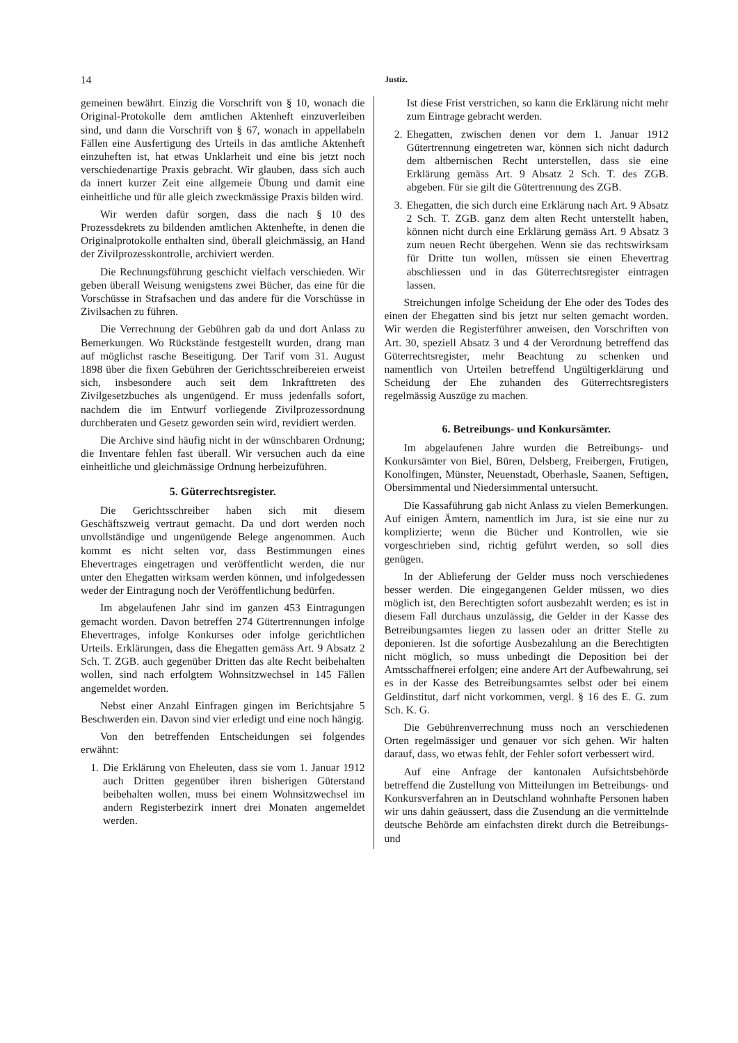14 Justiz.
gemeinen bewährt. Einzig die Vorschrift von § 10, wonach die Original-Protokolle dem amtlichen Aktenheft einzuverleiben sind, und dann die Vorschrift von § 67, wonach in appellabeln Fällen eine Ausfertigung des Urteils in das amtliche Aktenheft einzuheften ist, hat etwas Unklarheit und eine bis jetzt noch verschiedenartige Praxis gebracht. Wir glauben, dass sich auch da innert kurzer Zeit eine allgemeie Übung und damit eine einheitliche und für alle gleich zweckmässige Praxis bilden wird.
Wir werden dafür sorgen, dass die nach § 10 des Prozessdekrets zu bildenden amtlichen Aktenhefte, in denen die Originalprotokolle enthalten sind, überall gleichmässig, an Hand der Zivilprozesskontrolle, archiviert werden.
Die Rechnungsführung geschicht vielfach verschieden. Wir geben überall Weisung wenigstens zwei Bücher, das eine für die Vorschüsse in Strafsachen und das andere für die Vorschüsse in Zivilsachen zu führen.
Die Verrechnung der Gebühren gab da und dort Anlass zu Bemerkungen. Wo Rückstände festgestellt wurden, drang man auf möglichst rasche Beseitigung. Der Tarif vom 31. August 1898 über die fixen Gebühren der Gerichtsschreibereien erweist sich, insbesondere auch seit dem Inkrafttreten des Zivilgesetzbuches als ungenügend. Er muss jedenfalls sofort, nachdem die im Entwurf vorliegende Zivilprozessordnung durchberaten und Gesetz geworden sein wird, revidiert werden.
Die Archive sind häufig nicht in der wünschbaren Ordnung; die Inventare fehlen fast überall. Wir versuchen auch da eine einheitliche und gleichmässige Ordnung herbeizuführen.
5. Güterrechtsregister.
Die Gerichtsschreiber haben sich mit diesem Geschäftszweig vertraut gemacht. Da und dort werden noch unvollständige und ungenügende Belege angenommen. Auch kommt es nicht selten vor, dass Bestimmungen eines Ehevertrages eingetragen und veröffentlicht werden, die nur unter den Ehegatten wirksam werden können, und infolgedessen weder der Eintragung noch der Veröffentlichung bedürfen.
Im abgelaufenen Jahr sind im ganzen 453 Eintragungen gemacht worden. Davon betreffen 274 Gütertrennungen infolge Ehevertrages, infolge Konkurses oder infolge gerichtlichen Urteils. Erklärungen, dass die Ehegatten gemäss Art. 9 Absatz 2 Sch. T. ZGB. auch gegenüber Dritten das alte Recht beibehalten wollen, sind nach erfolgtem Wohnsitzwechsel in 145 Fällen angemeldet worden.
Nebst einer Anzahl Einfragen gingen im Berichtsjahre 5 Beschwerden ein. Davon sind vier erledigt und eine noch hängig.
Von den betreffenden Entscheidungen sei folgendes erwähnt:
1. Die Erklärung von Eheleuten, dass sie vom 1. Januar 1912 auch Dritten gegenüber ihren bisherigen Güterstand beibehalten wollen, muss bei einem Wohnsitzwechsel im andern Registerbezirk innert drei Monaten angemeldet werden.
Ist diese Frist verstrichen, so kann die Erklärung nicht mehr zum Eintrage gebracht werden.
2. Ehegatten, zwischen denen vor dem 1. Januar 1912 Gütertrennung eingetreten war, können sich nicht dadurch dem altbernischen Recht unterstellen, dass sie eine Erklärung gemäss Art. 9 Absatz 2 Sch. T. des ZGB. abgeben. Für sie gilt die Gütertrennung des ZGB.
3. Ehegatten, die sich durch eine Erklärung nach Art. 9 Absatz 2 Sch. T. ZGB. ganz dem alten Recht unterstellt haben, können nicht durch eine Erklärung gemäss Art. 9 Absatz 3 zum neuen Recht übergehen. Wenn sie das rechtswirksam für Dritte tun wollen, müssen sie einen Ehevertrag abschliessen und in das Güterrechtsregister eintragen lassen.
Streichungen infolge Scheidung der Ehe oder des Todes des einen der Ehegatten sind bis jetzt nur selten gemacht worden. Wir werden die Registerführer anweisen, den Vorschriften von Art. 30, speziell Absatz 3 und 4 der Verordnung betreffend das Güterrechtsregister, mehr Beachtung zu schenken und namentlich von Urteilen betreffend Ungültigerklärung und Scheidung der Ehe zuhanden des Güterrechtsregisters regelmässig Auszüge zu machen.
6. Betreibungs- und Konkursämter.
Im abgelaufenen Jahre wurden die Betreibungs- und Konkursämter von Biel, Büren, Delsberg, Freibergen, Frutigen, Konolfingen, Münster, Neuenstadt, Oberhasle, Saanen, Seftigen, Obersimmental und Niedersimmental untersucht.
Die Kassaführung gab nicht Anlass zu vielen Bemerkungen. Auf einigen Ämtern, namentlich im Jura, ist sie eine nur zu komplizierte; wenn die Bücher und Kontrollen, wie sie vorgeschrieben sind, richtig geführt werden, so soll dies genügen.
In der Ablieferung der Gelder muss noch verschiedenes besser werden. Die eingegangenen Gelder müssen, wo dies möglich ist, den Berechtigten sofort ausbezahlt werden; es ist in diesem Fall durchaus unzulässig, die Gelder in der Kasse des Betreibungsamtes liegen zu lassen oder an dritter Stelle zu deponieren. Ist die sofortige Ausbezahlung an die Berechtigten nicht möglich, so muss unbedingt die Deposition bei der Amtsschaffnerei erfolgen; eine andere Art der Aufbewahrung, sei es in der Kasse des Betreibungsamtes selbst oder bei einem Geldinstitut, darf nicht vorkommen, vergl. § 16 des E. G. zum Sch. K. G.
Die Gebührenverrechnung muss noch an verschiedenen Orten regelmässiger und genauer vor sich gehen. Wir halten darauf, dass, wo etwas fehlt, der Fehler sofort verbessert wird.
Auf eine Anfrage der kantonalen Aufsichtsbehörde betreffend die Zustellung von Mitteilungen im Betreibungs- und Konkursverfahren an in Deutschland wohnhafte Personen haben wir uns dahin geäussert, dass die Zusendung an die vermittelnde deutsche Behörde am einfachsten direkt durch die Betreibungs- und